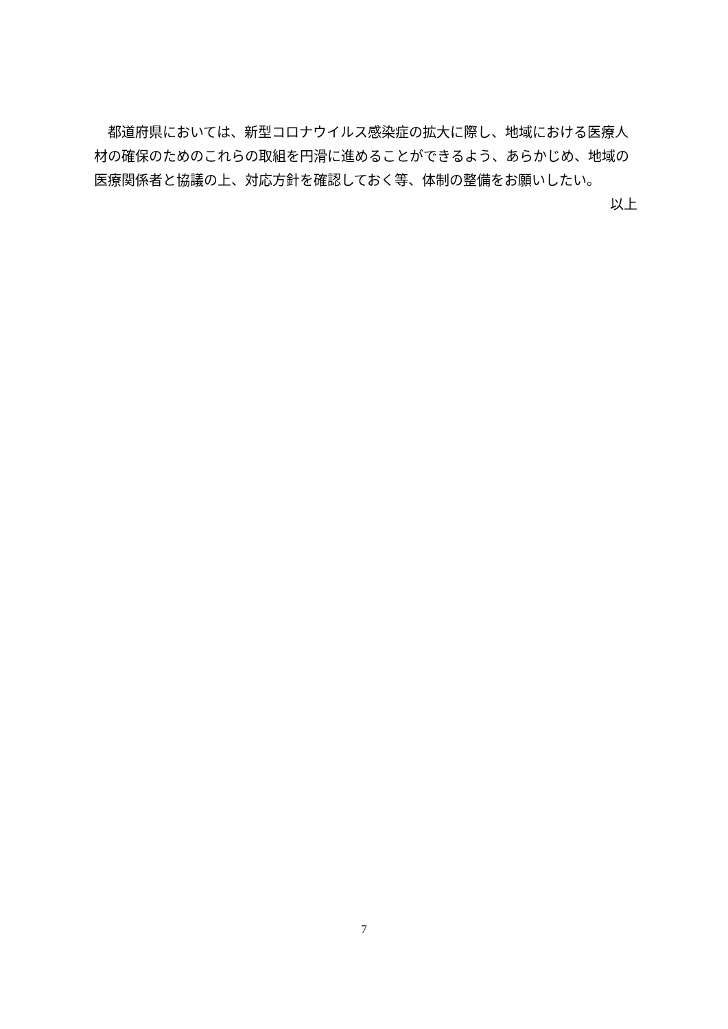都道府県においては、新型コロナウイルス感染症の拡大に際し、地域における医療人材の確保のためのこれらの取組を円滑に進めることができるよう、あらかじめ、地域の医療関係者と協議の上、対応方針を確認しておく等、体制の整備をお願いしたい。
以上
7